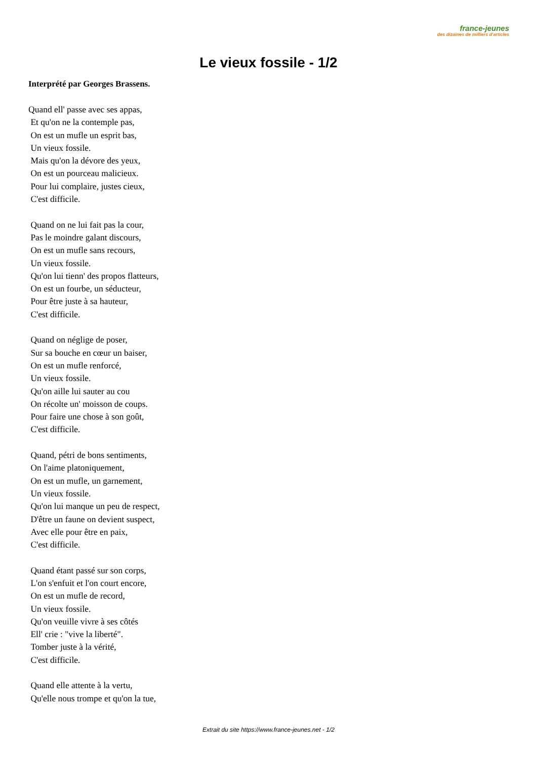france-jeunes
des dizaines de milliers d'articles
Le vieux fossile - 1/2
Interprété par Georges Brassens.
Quand ell' passe avec ses appas,
Et qu'on ne la contemple pas,
On est un mufle un esprit bas,
Un vieux fossile.
Mais qu'on la dévore des yeux,
On est un pourceau malicieux.
Pour lui complaire, justes cieux,
C'est difficile.
Quand on ne lui fait pas la cour,
Pas le moindre galant discours,
On est un mufle sans recours,
Un vieux fossile.
Qu'on lui tienn' des propos flatteurs,
On est un fourbe, un séducteur,
Pour être juste à sa hauteur,
C'est difficile.
Quand on néglige de poser,
Sur sa bouche en cœur un baiser,
On est un mufle renforcé,
Un vieux fossile.
Qu'on aille lui sauter au cou
On récolte un' moisson de coups.
Pour faire une chose à son goût,
C'est difficile.
Quand, pétri de bons sentiments,
On l'aime platoniquement,
On est un mufle, un garnement,
Un vieux fossile.
Qu'on lui manque un peu de respect,
D'être un faune on devient suspect,
Avec elle pour être en paix,
C'est difficile.
Quand étant passé sur son corps,
L'on s'enfuit et l'on court encore,
On est un mufle de record,
Un vieux fossile.
Qu'on veuille vivre à ses côtés
Ell' crie : "vive la liberté".
Tomber juste à la vérité,
C'est difficile.
Quand elle attente à la vertu,
Qu'elle nous trompe et qu'on la tue,
Extrait du site https://www.france-jeunes.net - 1/2